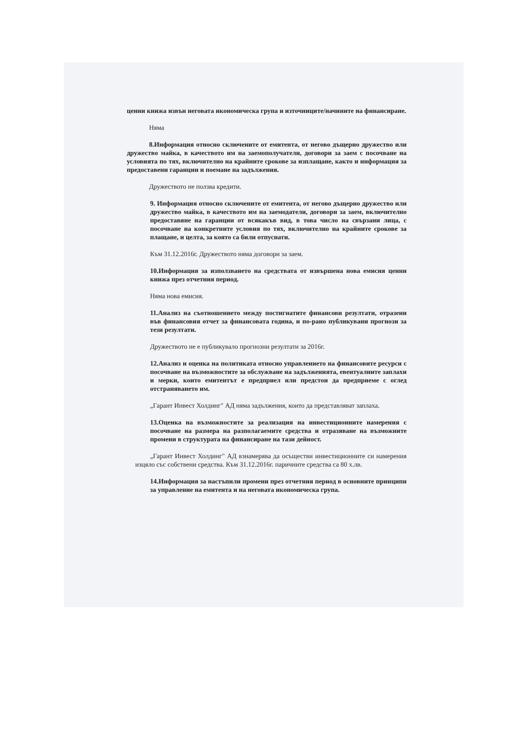ценни книжа извън неговата икономическа група и източниците/начините на финансиране.
Няма
8.Информация относно сключените от емитента, от негово дъщерно дружество или дружество майка, в качеството им на заемополучатели, договори за заем с посочване на условията по тях, включително на крайните срокове за изплащане, както и информация за предоставени гаранции и поемане на задължения.
Дружеството не ползва кредити.
9. Информация относно сключените от емитента, от негово дъщерно дружество или дружество майка, в качеството им на заемодатели, договори за заем, включително предоставяне на гаранции от всякакъв вид, в това число на свързани лица, с посочване на конкретните условия по тях, включително на крайните срокове за плащане, и целта, за която са били отпуснати.
Към 31.12.2016г. Дружеството няма договори за заем.
10.Информация за използването на средствата от извършена нова емисия ценни книжа през отчетния период.
Няма нова емисия.
11.Анализ на съотношението между постигнатите финансови резултати, отразени във финансовия отчет за финансовата година, и по-рано публикувани прогнози за тези резултати.
Дружеството не е публикувало прогнозни резултати за 2016г.
12.Анализ и оценка на политиката относно управлението на финансовите ресурси с посочване на възможностите за обслужване на задълженията, евентуалните заплахи и мерки, които емитентът е предприел или предстои да предприеме с оглед отстраняването им.
„Гарант Инвест Холдинг" АД няма задължения, които да представляват заплаха.
13.Оценка на възможностите за реализация на инвестиционните намерения с посочване на размера на разполагаемите средства и отразяване на възможните промени в структурата на финансиране на тази дейност.
„Гарант Инвест Холдинг" АД взнамерява да осъществи инвестиционните си намерения изцяло със собствени средства. Към 31.12.2016г. паричните средства са 80 х.лв.
14.Информация за настъпили промени през отчетния период в основните принципи за управление на емитента и на неговата икономическа група.